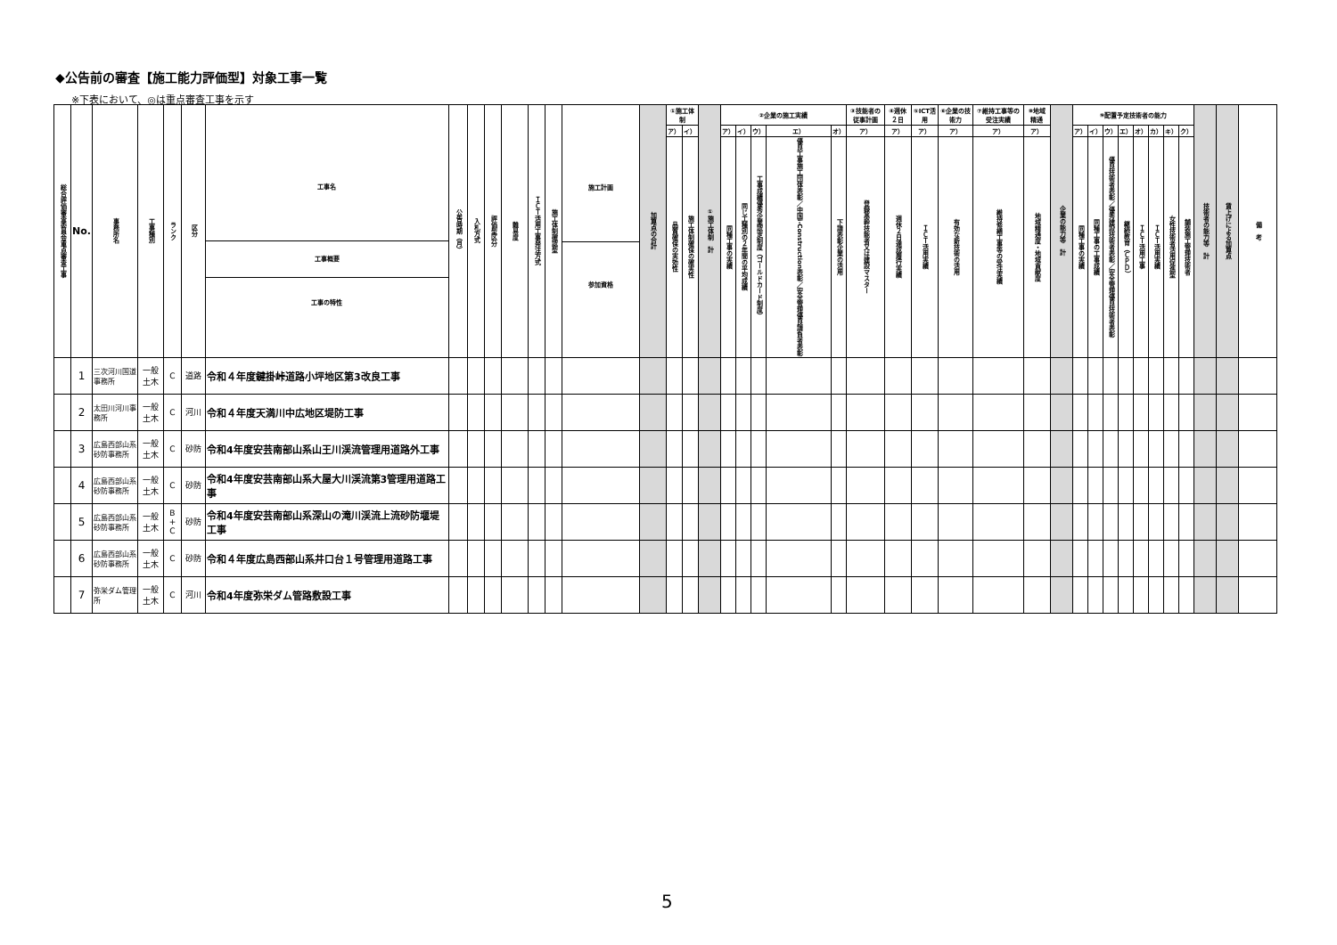◆公告前の審査【施工能力評価型】対象工事一覧
※下表において、◎は重点審査工事を示す
| 総合評価審査委員会重点審査工事 | No. | 事務所名 | 工事種別 | ランク | 区分 | 工事名 工事概要 工事の特性 | 公告時期（月） | 入札方式 | 評価型区分 | 難易度 | ＩＣＴ活用工事発注方式 | 施工体制確認型 | 施工計画 参加資格 | 加算点の合計 | ①施工体制 | | ①施工体制 計 | ②企業の施工実績 | | | | | ③技能者の従事計画 | ④週休２日 | ⑤ICT活用 | ⑥企業の技術力 | ⑦維持工事等の受注実績 | ⑧地域精通 | 企業の能力等 計 | ⑨配置予定技術者の能力 | | | | | | | | 技術者の能力等 計 | 賃上げによる加算点 | 備 考 |
| --- | --- | --- | --- | --- | --- | --- | --- | --- | --- | --- | --- | --- | --- | --- | --- | --- | --- | --- | --- | --- | --- | --- | --- | --- | --- | --- | --- | --- | --- | --- | --- | --- | --- | --- | --- | --- | --- | --- | --- | --- |
| | | | | | | | | | | | | | | | ア） | イ） | | ア） | イ） | ウ） | エ） | オ） | ア） | ア） | ア） | ア） | ア） | ア） | | ア） | イ） | ウ） | エ） | オ） | カ） | キ） | ク） | | | |
| | | | | | | | | | | | | | | | 品質確保の実効性 | 施工体制確保の確実性 | | 同種工事の実績 | 同じ工種別の２年間の平均成績 | 工事成績優秀企業認定制度（ゴールドカード制度） | 優良工事施工団体表彰／中国i-Construction表彰／安全管理優良請負者表彰 | 下請表彰企業の活用 | 登録基幹技能者又は建設マスター | 週休２日達成履行実績 | ＩＣＴ活用実績 | 有効な新技術の活用 | 維持修繕工事等の受注実績 | 地域精通度・地域貢献度 | | 同種工事の実績 | 同種工事の工事成績 | 優良技術者表彰／優秀建設技術者表彰／安全管理優良技術者表彰 | 継続教育（ＣＰＤ） | ＩＣＴ活用工事 | ＩＣＴ活用実績 | 女性技術者活用促進型 | 舗装施工管理技術者 | | | |
| | 1 | 三次河川国道事務所 | 一般土木 | C | 道路 | 令和４年度鍵掛峠道路小坪地区第3改良工事 | | | | | | | | | | | | | | | | | | | | | | | | | | | | | | | | | | |
| | 2 | 太田川河川事務所 | 一般土木 | C | 河川 | 令和４年度天満川中広地区堤防工事 | | | | | | | | | | | | | | | | | | | | | | | | | | | | | | | | | | |
| | 3 | 広島西部山系砂防事務所 | 一般土木 | C | 砂防 | 令和4年度安芸南部山系山王川渓流管理用道路外工事 | | | | | | | | | | | | | | | | | | | | | | | | | | | | | | | | | | |
| | 4 | 広島西部山系砂防事務所 | 一般土木 | C | 砂防 | 令和4年度安芸南部山系大屋大川渓流第3管理用道路工事 | | | | | | | | | | | | | | | | | | | | | | | | | | | | | | | | | | |
| | 5 | 広島西部山系砂防事務所 | 一般土木 | B + C | 砂防 | 令和4年度安芸南部山系深山の滝川渓流上流砂防堰堤工事 | | | | | | | | | | | | | | | | | | | | | | | | | | | | | | | | | | |
| | 6 | 広島西部山系砂防事務所 | 一般土木 | C | 砂防 | 令和４年度広島西部山系井口台１号管理用道路工事 | | | | | | | | | | | | | | | | | | | | | | | | | | | | | | | | | | |
| | 7 | 弥栄ダム管理所 | 一般土木 | C | 河川 | 令和4年度弥栄ダム管路敷設工事 | | | | | | | | | | | | | | | | | | | | | | | | | | | | | | | | | | |
5